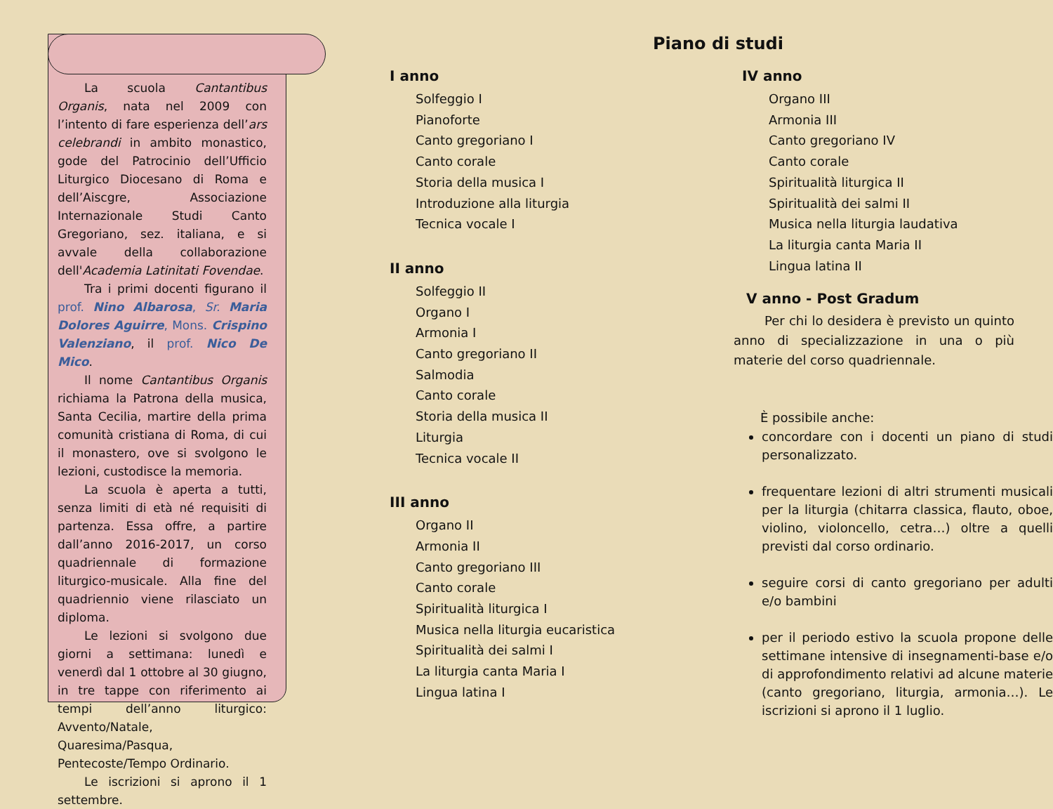Piano di studi
La scuola Cantantibus Organis, nata nel 2009 con l’intento di fare esperienza dell’ars celebrandi in ambito monastico, gode del Patrocinio dell’Ufficio Liturgico Diocesano di Roma e dell’Aiscgre, Associazione Internazionale Studi Canto Gregoriano, sez. italiana, e si avvale della collaborazione dell'Academia Latinitati Fovendae.
Tra i primi docenti figurano il prof. Nino Albarosa, Sr. Maria Dolores Aguirre, Mons. Crispino Valenziano, il prof. Nico De Mico.
Il nome Cantantibus Organis richiama la Patrona della musica, Santa Cecilia, martire della prima comunità cristiana di Roma, di cui il monastero, ove si svolgono le lezioni, custodisce la memoria.
La scuola è aperta a tutti, senza limiti di età né requisiti di partenza. Essa offre, a partire dall’anno 2016-2017, un corso quadriennale di formazione liturgico-musicale. Alla fine del quadriennio viene rilasciato un diploma.
Le lezioni si svolgono due giorni a settimana: lunedì e venerdì dal 1 ottobre al 30 giugno, in tre tappe con riferimento ai tempi dell’anno liturgico: Avvento/Natale, Quaresima/Pasqua, Pentecoste/Tempo Ordinario.
Le iscrizioni si aprono il 1 settembre.
I anno
Solfeggio I
Pianoforte
Canto gregoriano I
Canto corale
Storia della musica I
Introduzione alla liturgia
Tecnica vocale I
II anno
Solfeggio II
Organo I
Armonia I
Canto gregoriano II
Salmodia
Canto corale
Storia della musica II
Liturgia
Tecnica vocale II
III anno
Organo II
Armonia II
Canto gregoriano III
Canto corale
Spiritualità liturgica I
Musica nella liturgia eucaristica
Spiritualità dei salmi I
La liturgia canta Maria I
Lingua latina I
IV anno
Organo III
Armonia III
Canto gregoriano IV
Canto corale
Spiritualità liturgica II
Spiritualità dei salmi II
Musica nella liturgia laudativa
La liturgia canta Maria II
Lingua latina II
V anno - Post Gradum
Per chi lo desidera è previsto un quinto anno di specializzazione in una o più materie del corso quadriennale.
È possibile anche:
concordare con i docenti un piano di studi personalizzato.
frequentare lezioni di altri strumenti musicali per la liturgia (chitarra classica, flauto, oboe, violino, violoncello, cetra…) oltre a quelli previsti dal corso ordinario.
seguire corsi di canto gregoriano per adulti e/o bambini
per il periodo estivo la scuola propone delle settimane intensive di insegnamenti-base e/o di approfondimento relativi ad alcune materie (canto gregoriano, liturgia, armonia…). Le iscrizioni si aprono il 1 luglio.